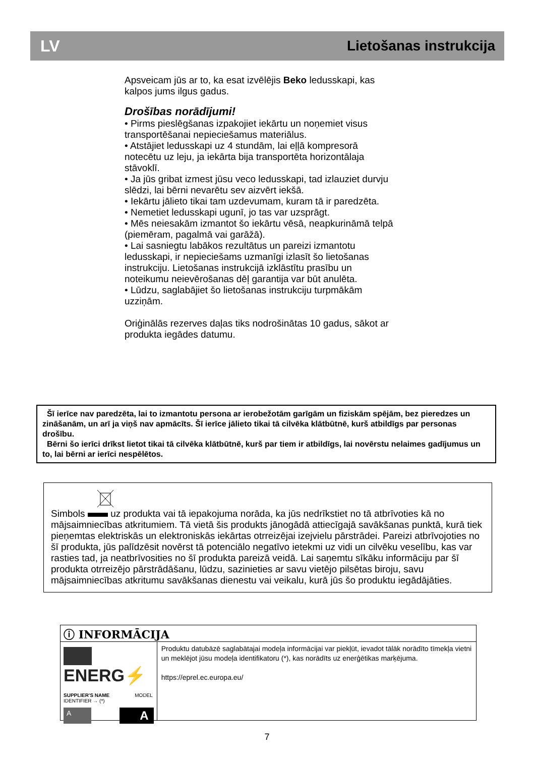LV Lietošanas instrukcija
Apsveicam jūs ar to, ka esat izvēlējis Beko ledusskapi, kas kalpos jums ilgus gadus.
Drošības norādījumi!
• Pirms pieslēgšanas izpakojiet iekārtu un noņemiet visus transportēšanai nepieciešamus materiālus.
• Atstājiet ledusskapi uz 4 stundām, lai eļļā kompresorā notecētu uz leju, ja iekārta bija transportēta horizontālaja stāvoklī.
• Ja jūs gribat izmest jūsu veco ledusskapi, tad izlauziet durvju slēdzi, lai bērni nevarētu sev aizvērt iekšā.
• Iekārtu jālieto tikai tam uzdevumam, kuram tā ir paredzēta.
• Nemetiet ledusskapi ugunī, jo tas var uzsprāgt.
• Mēs neiesakām izmantot šo iekārtu vēsā, neapkurināmā telpā (piemēram, pagalmā vai garāžā).
• Lai sasniegtu labākos rezultātus un pareizi izmantotu ledusskapi, ir nepieciešams uzmanīgi izlasīt šo lietošanas instrukciju. Lietošanas instrukcijā izklāstītu prasību un noteikumu neievērošanas dēļ garantija var būt anulēta.
• Lūdzu, saglabājiet šo lietošanas instrukciju turpmākām uzziņām.
Oriģinālās rezerves daļas tiks nodrošinātas 10 gadus, sākot ar produkta iegādes datumu.
Šī ierīce nav paredzēta, lai to izmantotu persona ar ierobežotām garīgām un fiziskām spējām, bez pieredzes un zināšanām, un arī ja viņš nav apmācīts. Šī ierīce jālieto tikai tā cilvēka klātbūtnē, kurš atbildīgs par personas drošību.
Bērni šo ierīci drīkst lietot tikai tā cilvēka klātbūtnē, kurš par tiem ir atbildīgs, lai novērstu nelaimes gadījumus un to, lai bērni ar ierīci nespēlētos.
Simbols uz produkta vai tā iepakojuma norāda, ka jūs nedrīkstiet no tā atbrīvoties kā no mājsaimniecības atkritumiem. Tā vietā šis produkts jānogādā attiecīgajā savākšanas punktā, kurā tiek pieņemtas elektriskās un elektroniskās iekārtas otrreizējai izejvielu pārstrādei. Pareizi atbrīvojoties no šī produkta, jūs palīdzēsit novērst tā potenciālo negatīvo ietekmi uz vidi un cilvēku veselību, kas var rasties tad, ja neatbrīvosities no šī produkta pareizā veidā. Lai saņemtu sīkāku informāciju par šī produkta otrreizējo pārstrādāšanu, lūdzu, sazinieties ar savu vietējo pilsētas biroju, savu mājsaimniecības atkritumu savākšanas dienestu vai veikalu, kurā jūs šo produktu iegādājāties.
ⓘ INFORMĀCIJA
ENERG⚡
SUPPLIER'S NAME MODEL IDENTIFIER → (*)
A A
Produktu datubāzē saglabātajai modeļa informācijai var piekļūt, ievadot tālāk norādīto tīmekļa vietni un meklējot jūsu modeļa identifikatoru (*), kas norādīts uz enerģētikas marķējuma.
https://eprel.ec.europa.eu/
7